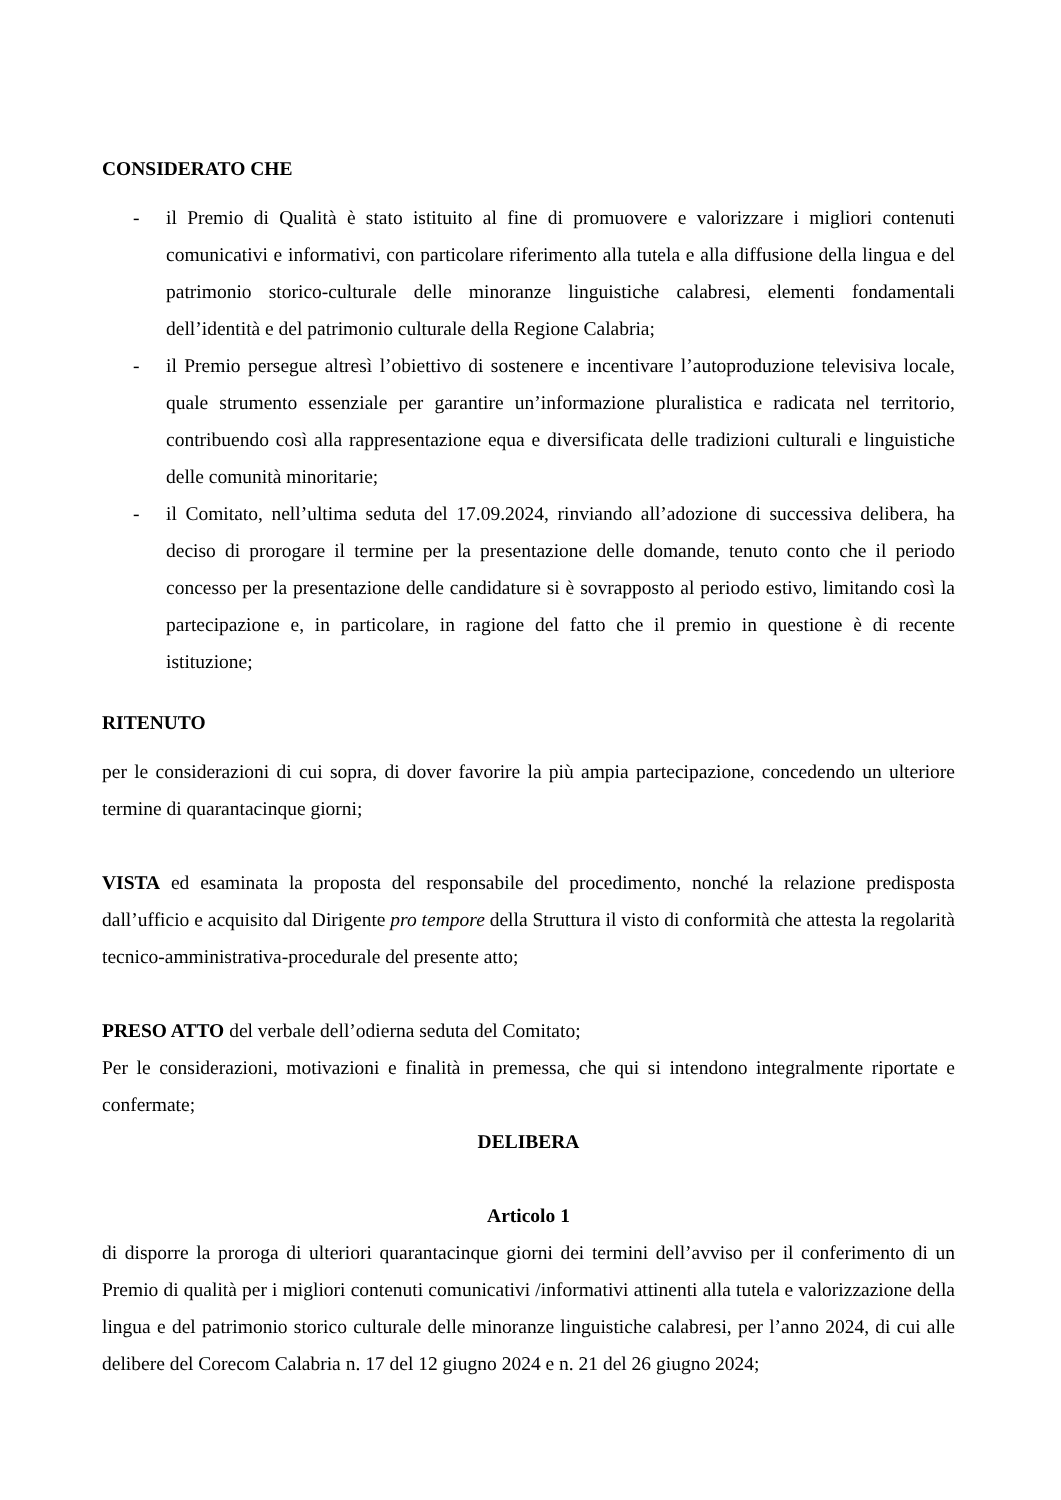CONSIDERATO CHE
- il Premio di Qualità è stato istituito al fine di promuovere e valorizzare i migliori contenuti comunicativi e informativi, con particolare riferimento alla tutela e alla diffusione della lingua e del patrimonio storico-culturale delle minoranze linguistiche calabresi, elementi fondamentali dell’identità e del patrimonio culturale della Regione Calabria;
- il Premio persegue altresì l’obiettivo di sostenere e incentivare l’autoproduzione televisiva locale, quale strumento essenziale per garantire un’informazione pluralistica e radicata nel territorio, contribuendo così alla rappresentazione equa e diversificata delle tradizioni culturali e linguistiche delle comunità minoritarie;
- il Comitato, nell’ultima seduta del 17.09.2024, rinviando all’adozione di successiva delibera, ha deciso di prorogare il termine per la presentazione delle domande, tenuto conto che il periodo concesso per la presentazione delle candidature si è sovrapposto al periodo estivo, limitando così la partecipazione e, in particolare, in ragione del fatto che il premio in questione è di recente istituzione;
RITENUTO
per le considerazioni di cui sopra, di dover favorire la più ampia partecipazione, concedendo un ulteriore termine di quarantacinque giorni;
VISTA ed esaminata la proposta del responsabile del procedimento, nonché la relazione predisposta dall’ufficio e acquisito dal Dirigente pro tempore della Struttura il visto di conformità che attesta la regolarità tecnico-amministrativa-procedurale del presente atto;
PRESO ATTO del verbale dell’odierna seduta del Comitato;
Per le considerazioni, motivazioni e finalità in premessa, che qui si intendono integralmente riportate e confermate;
DELIBERA
Articolo 1
di disporre la proroga di ulteriori quarantacinque giorni dei termini dell’avviso per il conferimento di un Premio di qualità per i migliori contenuti comunicativi /informativi attinenti alla tutela e valorizzazione della lingua e del patrimonio storico culturale delle minoranze linguistiche calabresi, per l’anno 2024, di cui alle delibere del Corecom Calabria n. 17 del 12 giugno 2024 e n. 21 del 26 giugno 2024;